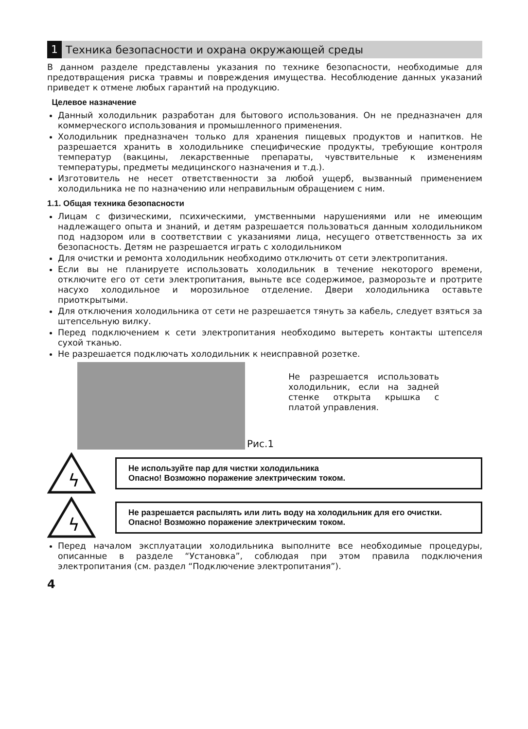1 Техника безопасности и охрана окружающей среды
В данном разделе представлены указания по технике безопасности, необходимые для предотвращения риска травмы и повреждения имущества. Несоблюдение данных указаний приведет к отмене любых гарантий на продукцию.
Целевое назначение
Данный холодильник разработан для бытового использования. Он не предназначен для коммерческого использования и промышленного применения.
Холодильник предназначен только для хранения пищевых продуктов и напитков. Не разрешается хранить в холодильнике специфические продукты, требующие контроля температур (вакцины, лекарственные препараты, чувствительные к изменениям температуры, предметы медицинского назначения и т.д.).
Изготовитель не несет ответственности за любой ущерб, вызванный применением холодильника не по назначению или неправильным обращением с ним.
1.1. Общая техника безопасности
Лицам с физическими, психическими, умственными нарушениями или не имеющим надлежащего опыта и знаний, и детям разрешается пользоваться данным холодильником под надзором или в соответствии с указаниями лица, несущего ответственность за их безопасность. Детям не разрешается играть с холодильником
Для очистки и ремонта холодильник необходимо отключить от сети электропитания.
Если вы не планируете использовать холодильник в течение некоторого времени, отключите его от сети электропитания, выньте все содержимое, разморозьте и протрите насухо холодильное и морозильное отделение. Двери холодильника оставьте приоткрытыми.
Для отключения холодильника от сети не разрешается тянуть за кабель, следует взяться за штепсельную вилку.
Перед подключением к сети электропитания необходимо вытереть контакты штепселя сухой тканью.
Не разрешается подключать холодильник к неисправной розетке.
Рис.1
Не разрешается использовать холодильник, если на задней стенке открыта крышка с платой управления.
ϟ
Не используйте пар для чистки холодильника
Опасно! Возможно поражение электрическим током.
ϟ
Не разрешается распылять или лить воду на холодильник для его очистки.
Опасно! Возможно поражение электрическим током.
Перед началом эксплуатации холодильника выполните все необходимые процедуры, описанные в разделе “Установка”, соблюдая при этом правила подключения электропитания (см. раздел “Подключение электропитания”).
4